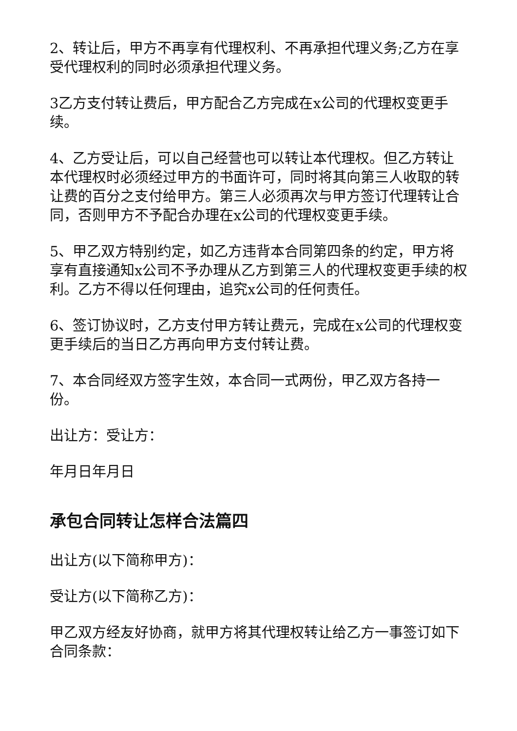2、转让后，甲方不再享有代理权利、不再承担代理义务;乙方在享受代理权利的同时必须承担代理义务。
3乙方支付转让费后，甲方配合乙方完成在x公司的代理权变更手续。
4、乙方受让后，可以自己经营也可以转让本代理权。但乙方转让本代理权时必须经过甲方的书面许可，同时将其向第三人收取的转让费的百分之支付给甲方。第三人必须再次与甲方签订代理转让合同，否则甲方不予配合办理在x公司的代理权变更手续。
5、甲乙双方特别约定，如乙方违背本合同第四条的约定，甲方将享有直接通知x公司不予办理从乙方到第三人的代理权变更手续的权利。乙方不得以任何理由，追究x公司的任何责任。
6、签订协议时，乙方支付甲方转让费元，完成在x公司的代理权变更手续后的当日乙方再向甲方支付转让费。
7、本合同经双方签字生效，本合同一式两份，甲乙双方各持一份。
出让方：受让方：
年月日年月日
承包合同转让怎样合法篇四
出让方(以下简称甲方)：
受让方(以下简称乙方)：
甲乙双方经友好协商，就甲方将其代理权转让给乙方一事签订如下合同条款：